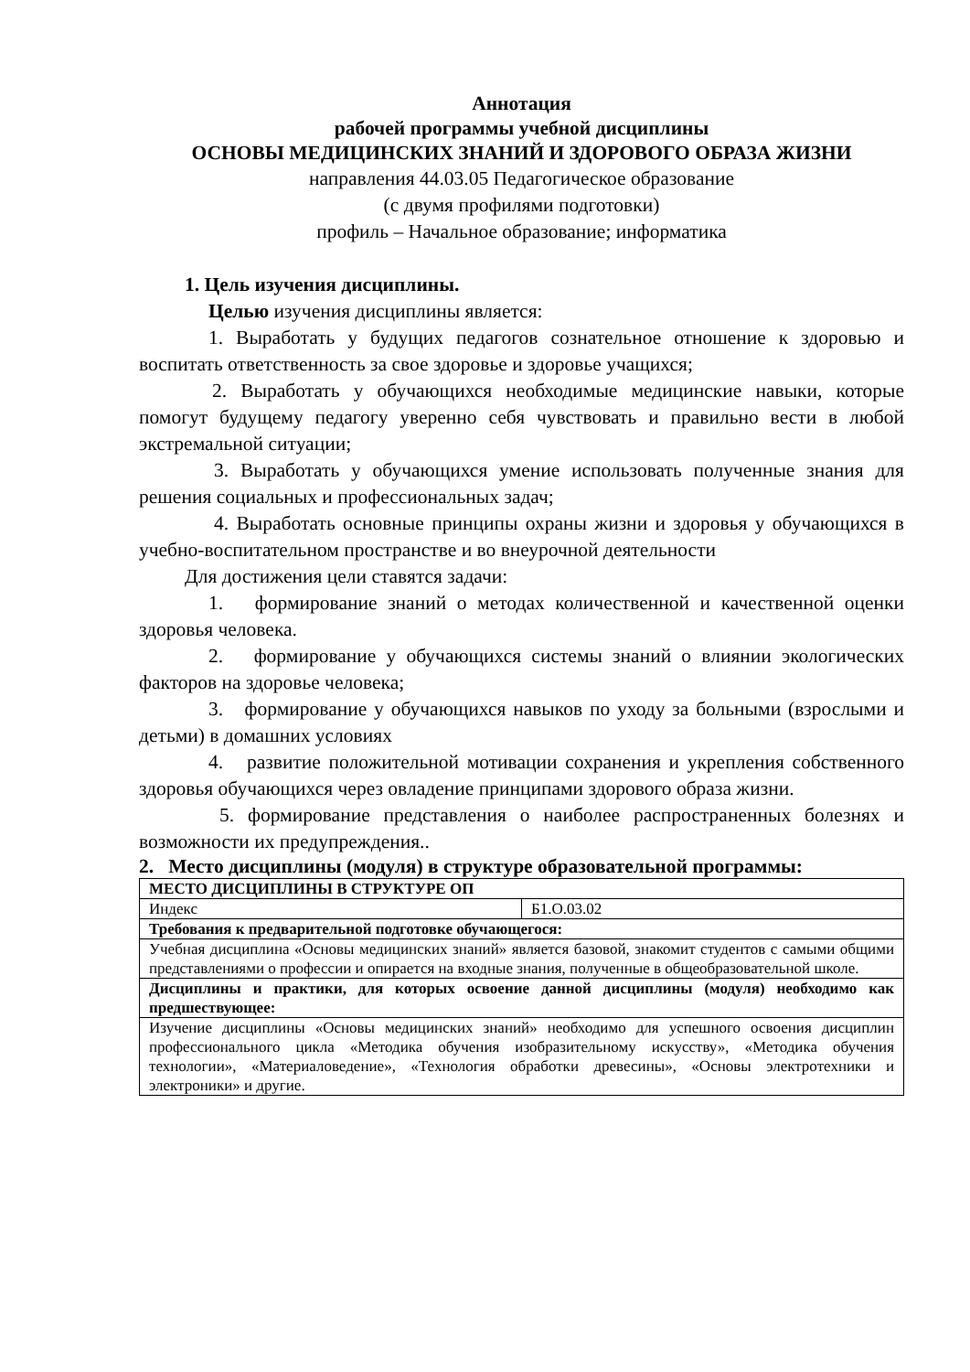Аннотация
рабочей программы учебной дисциплины
ОСНОВЫ МЕДИЦИНСКИХ ЗНАНИЙ И ЗДОРОВОГО ОБРАЗА ЖИЗНИ
направления 44.03.05 Педагогическое образование
(с двумя профилями подготовки)
профиль – Начальное образование; информатика
1. Цель изучения дисциплины.
Целью изучения дисциплины является:
1. Выработать у будущих педагогов сознательное отношение к здоровью и воспитать ответственность за свое здоровье и здоровье учащихся;
2. Выработать у обучающихся необходимые медицинские навыки, которые помогут будущему педагогу уверенно себя чувствовать и правильно вести в любой экстремальной ситуации;
3. Выработать у обучающихся умение использовать полученные знания для решения социальных и профессиональных задач;
4. Выработать основные принципы охраны жизни и здоровья у обучающихся в учебно-воспитательном пространстве и во внеурочной деятельности
Для достижения цели ставятся задачи:
1. формирование знаний о методах количественной и качественной оценки здоровья человека.
2. формирование у обучающихся системы знаний о влиянии экологических факторов на здоровье человека;
3. формирование у обучающихся навыков по уходу за больными (взрослыми и детьми) в домашних условиях
4. развитие положительной мотивации сохранения и укрепления собственного здоровья обучающихся через овладение принципами здорового образа жизни.
5. формирование представления о наиболее распространенных болезнях и возможности их предупреждения..
2. Место дисциплины (модуля) в структуре образовательной программы:
| МЕСТО ДИСЦИПЛИНЫ В СТРУКТУРЕ ОП | |
| Индекс | Б1.О.03.02 |
| Требования к предварительной подготовке обучающегося: | |
| Учебная дисциплина «Основы медицинских знаний» является базовой, знакомит студентов с самыми общими представлениями о профессии и опирается на входные знания, полученные в общеобразовательной школе. | |
| Дисциплины и практики, для которых освоение данной дисциплины (модуля) необходимо как предшествующее: | |
| Изучение дисциплины «Основы медицинских знаний» необходимо для успешного освоения дисциплин профессионального цикла «Методика обучения изобразительному искусству», «Методика обучения технологии», «Материаловедение», «Технология обработки древесины», «Основы электротехники и электроники» и другие. | |